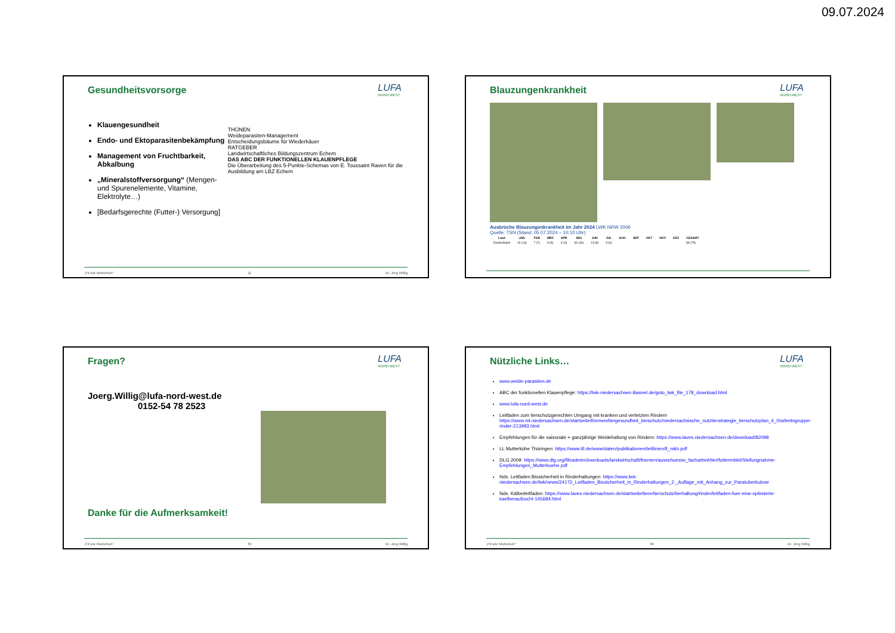09.07.2024
Gesundheitsvorsorge
LUFA
NORD-WEST
Klauengesundheit
Endo- und Ektoparasitenbekämpfung
Management von Fruchtbarkeit, Abkalbung
„Mineralstoffversorgung“ (Mengen- und Spurenelemente, Vitamine, Elektrolyte…)
[Bedarfsgerechte (Futter-) Versorgung]
THÜNEN
Weideparasiten-Management
Entscheidungsbäume für Wiederkäuer
RATGEBER
Landwirtschaftliches Bildungszentrum Echem
DAS ABC DER FUNKTIONELLEN KLAUENPFLEGE
Die Überarbeitung des 5-Punkte-Schemas von E. Toussaint Raven für die Ausbildung am LBZ Echem
„Fit wie Mutterkuh“11 Dr. Jörg Willig
Blauzungenkrankheit
LUFA
NORD-WEST
Ausbrüche Blauzungenkrankheit im Jahr 2024 LWK NRW 2006
Quelle: TSN (Stand: 05.07.2024 – 10:10 Uhr)
| Land | JAN | FEB | MRZ | APR | MAI | JUN | JUL | AUG | SEP | OKT | NOV | DEZ | GESAMT |
| --- | --- | --- | --- | --- | --- | --- | --- | --- | --- | --- | --- | --- | --- |
| Deutschland | 13 (13) | 7 (7) | 9 (9) | 4 (4) | 34 (34) | 13 (8) | 3 (0) | | | | | | 83 (75) |
Fragen?
LUFA
NORD-WEST
Joerg.Willig@lufa-nord-west.de
0152-54 78 2523
Danke für die Aufmerksamkeit!
„Fit wie Mutterkuh“35 Dr. Jörg Willig
Nützliche Links…
LUFA
NORD-WEST
www.weide-parasiten.de
ABC der funktionellen Klauenpflege: https://lwk-niedersachsen.iliasnet.de/goto_lwk_file_178_download.html
www.lufa-nord-west.de
Leitfaden zum tierschutzgerechten Umgang mit kranken und verletzten Rindern https://www.ml.niedersachsen.de/startseite/themen/tiergesundheit_tierschutz/niedersachsische_nutztierstrategie_tierschutzplan_4_0/arbeitsgruppe-rinder-213993.html
Empfehlungen für die saisonale + ganzjährige Weidehaltung von Rindern: https://www.laves.niedersachsen.de/download/82098
LL Mutterkühe Thüringen: https://www.tll.de/www/daten/publikationen/leitlinien/ll_mkh.pdf
DLG 2009: https://www.dlg.org/fileadmin/downloads/landwirtschaft/themen/ausschuesse_facharbeit/tier/futtermittel/Stellungnahme-Empfehlungen_Mutterkuehe.pdf
Nds. Leitfaden Biosicherheit in Rinderhaltungen: https://www.lwk-niedersachsen.de/lwk/news/24172_Leitfaden_Biosicherheit_in_Rinderhaltungen_2._Auflage_mit_Anhang_zur_Paratuberkulose
Nds. Kälberleitfaden: https://www.laves.niedersachsen.de/startseite/tiere/tierschutz/tierhaltung/rinder/leitfaden-fuer-eine-optimierte-kaelberaufzucht-145684.html
„Fit wie Mutterkuh“36 Dr. Jörg Willig